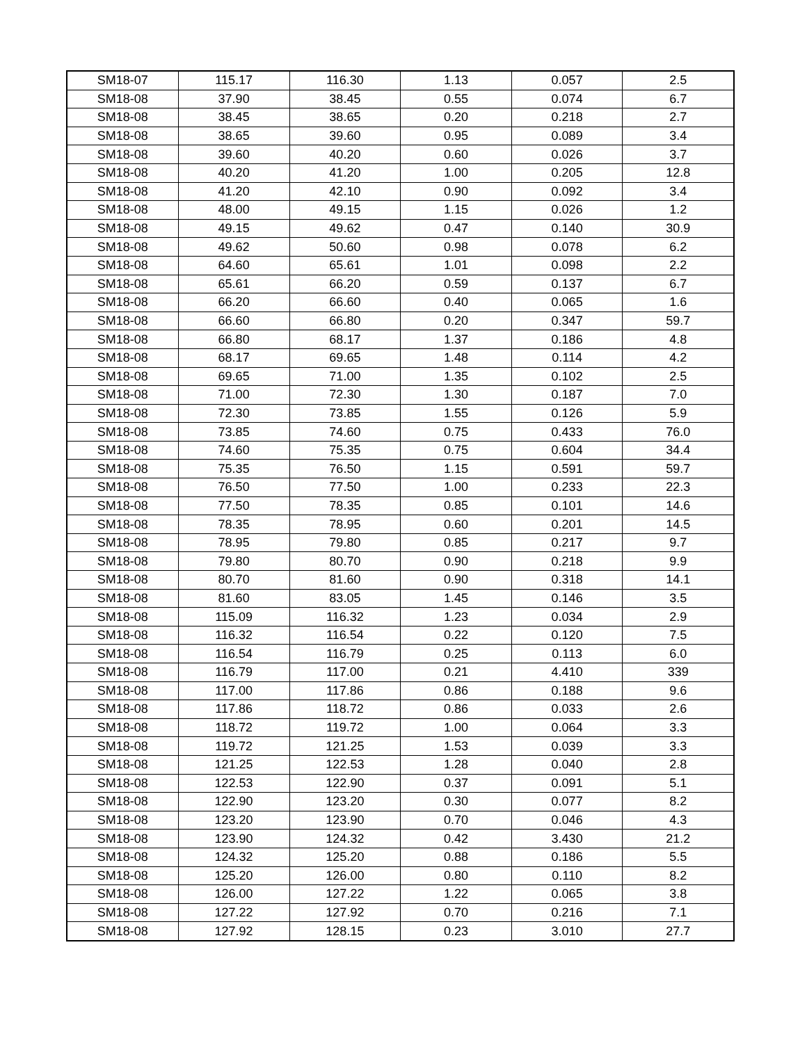| SM18-07 | 115.17 | 116.30 | 1.13 | 0.057 | 2.5 |
| SM18-08 | 37.90 | 38.45 | 0.55 | 0.074 | 6.7 |
| SM18-08 | 38.45 | 38.65 | 0.20 | 0.218 | 2.7 |
| SM18-08 | 38.65 | 39.60 | 0.95 | 0.089 | 3.4 |
| SM18-08 | 39.60 | 40.20 | 0.60 | 0.026 | 3.7 |
| SM18-08 | 40.20 | 41.20 | 1.00 | 0.205 | 12.8 |
| SM18-08 | 41.20 | 42.10 | 0.90 | 0.092 | 3.4 |
| SM18-08 | 48.00 | 49.15 | 1.15 | 0.026 | 1.2 |
| SM18-08 | 49.15 | 49.62 | 0.47 | 0.140 | 30.9 |
| SM18-08 | 49.62 | 50.60 | 0.98 | 0.078 | 6.2 |
| SM18-08 | 64.60 | 65.61 | 1.01 | 0.098 | 2.2 |
| SM18-08 | 65.61 | 66.20 | 0.59 | 0.137 | 6.7 |
| SM18-08 | 66.20 | 66.60 | 0.40 | 0.065 | 1.6 |
| SM18-08 | 66.60 | 66.80 | 0.20 | 0.347 | 59.7 |
| SM18-08 | 66.80 | 68.17 | 1.37 | 0.186 | 4.8 |
| SM18-08 | 68.17 | 69.65 | 1.48 | 0.114 | 4.2 |
| SM18-08 | 69.65 | 71.00 | 1.35 | 0.102 | 2.5 |
| SM18-08 | 71.00 | 72.30 | 1.30 | 0.187 | 7.0 |
| SM18-08 | 72.30 | 73.85 | 1.55 | 0.126 | 5.9 |
| SM18-08 | 73.85 | 74.60 | 0.75 | 0.433 | 76.0 |
| SM18-08 | 74.60 | 75.35 | 0.75 | 0.604 | 34.4 |
| SM18-08 | 75.35 | 76.50 | 1.15 | 0.591 | 59.7 |
| SM18-08 | 76.50 | 77.50 | 1.00 | 0.233 | 22.3 |
| SM18-08 | 77.50 | 78.35 | 0.85 | 0.101 | 14.6 |
| SM18-08 | 78.35 | 78.95 | 0.60 | 0.201 | 14.5 |
| SM18-08 | 78.95 | 79.80 | 0.85 | 0.217 | 9.7 |
| SM18-08 | 79.80 | 80.70 | 0.90 | 0.218 | 9.9 |
| SM18-08 | 80.70 | 81.60 | 0.90 | 0.318 | 14.1 |
| SM18-08 | 81.60 | 83.05 | 1.45 | 0.146 | 3.5 |
| SM18-08 | 115.09 | 116.32 | 1.23 | 0.034 | 2.9 |
| SM18-08 | 116.32 | 116.54 | 0.22 | 0.120 | 7.5 |
| SM18-08 | 116.54 | 116.79 | 0.25 | 0.113 | 6.0 |
| SM18-08 | 116.79 | 117.00 | 0.21 | 4.410 | 339 |
| SM18-08 | 117.00 | 117.86 | 0.86 | 0.188 | 9.6 |
| SM18-08 | 117.86 | 118.72 | 0.86 | 0.033 | 2.6 |
| SM18-08 | 118.72 | 119.72 | 1.00 | 0.064 | 3.3 |
| SM18-08 | 119.72 | 121.25 | 1.53 | 0.039 | 3.3 |
| SM18-08 | 121.25 | 122.53 | 1.28 | 0.040 | 2.8 |
| SM18-08 | 122.53 | 122.90 | 0.37 | 0.091 | 5.1 |
| SM18-08 | 122.90 | 123.20 | 0.30 | 0.077 | 8.2 |
| SM18-08 | 123.20 | 123.90 | 0.70 | 0.046 | 4.3 |
| SM18-08 | 123.90 | 124.32 | 0.42 | 3.430 | 21.2 |
| SM18-08 | 124.32 | 125.20 | 0.88 | 0.186 | 5.5 |
| SM18-08 | 125.20 | 126.00 | 0.80 | 0.110 | 8.2 |
| SM18-08 | 126.00 | 127.22 | 1.22 | 0.065 | 3.8 |
| SM18-08 | 127.22 | 127.92 | 0.70 | 0.216 | 7.1 |
| SM18-08 | 127.92 | 128.15 | 0.23 | 3.010 | 27.7 |